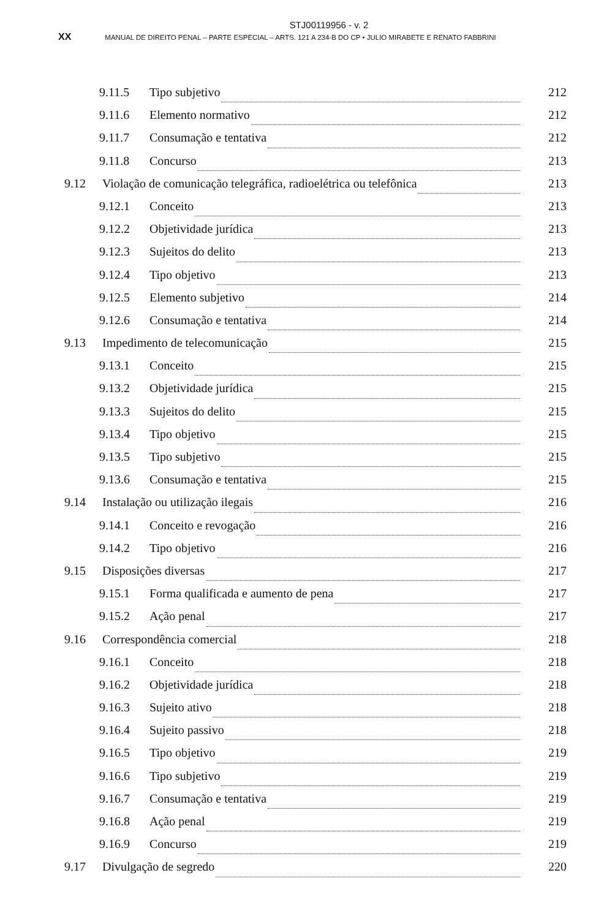STJ00119956 - v. 2
XX MANUAL DE DIREITO PENAL – PARTE ESPECIAL – ARTS. 121 A 234-B DO CP • JULIO MIRABETE E RENATO FABBRINI
9.11.5 Tipo subjetivo 212
9.11.6 Elemento normativo 212
9.11.7 Consumação e tentativa 212
9.11.8 Concurso 213
9.12 Violação de comunicação telegráfica, radioelétrica ou telefônica 213
9.12.1 Conceito 213
9.12.2 Objetividade jurídica 213
9.12.3 Sujeitos do delito 213
9.12.4 Tipo objetivo 213
9.12.5 Elemento subjetivo 214
9.12.6 Consumação e tentativa 214
9.13 Impedimento de telecomunicação 215
9.13.1 Conceito 215
9.13.2 Objetividade jurídica 215
9.13.3 Sujeitos do delito 215
9.13.4 Tipo objetivo 215
9.13.5 Tipo subjetivo 215
9.13.6 Consumação e tentativa 215
9.14 Instalação ou utilização ilegais 216
9.14.1 Conceito e revogação 216
9.14.2 Tipo objetivo 216
9.15 Disposições diversas 217
9.15.1 Forma qualificada e aumento de pena 217
9.15.2 Ação penal 217
9.16 Correspondência comercial 218
9.16.1 Conceito 218
9.16.2 Objetividade jurídica 218
9.16.3 Sujeito ativo 218
9.16.4 Sujeito passivo 218
9.16.5 Tipo objetivo 219
9.16.6 Tipo subjetivo 219
9.16.7 Consumação e tentativa 219
9.16.8 Ação penal 219
9.16.9 Concurso 219
9.17 Divulgação de segredo 220